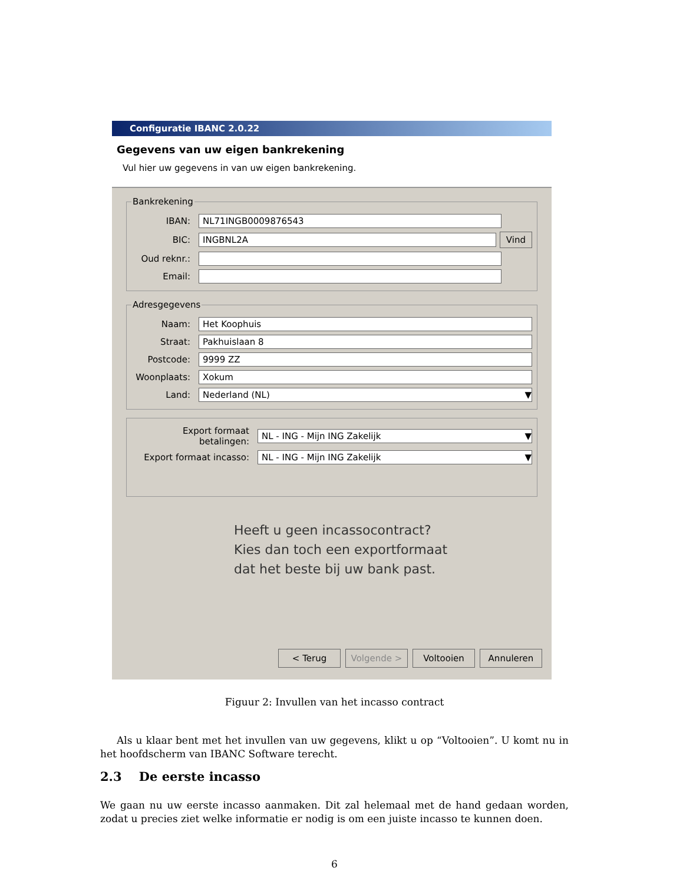Configuratie IBANC 2.0.22
Gegevens van uw eigen bankrekening
Vul hier uw gegevens in van uw eigen bankrekening.
Bankrekening
IBAN:
NL71INGB0009876543
BIC:
INGBNL2A
Vind
Oud reknr.:
Email:
Adresgegevens
Naam:
Het Koophuis
Straat:
Pakhuislaan 8
Postcode:
9999 ZZ
Woonplaats:
Xokum
Land:
Nederland (NL) ▼
Export formaat betalingen:
NL - ING - Mijn ING Zakelijk ▼
Export formaat incasso:
NL - ING - Mijn ING Zakelijk ▼
Heeft u geen incassocontract?
Kies dan toch een exportformaat
dat het beste bij uw bank past.
< Terug Volgende > Voltooien Annuleren
Figuur 2: Invullen van het incasso contract
Als u klaar bent met het invullen van uw gegevens, klikt u op “Voltooien”. U komt nu in het hoofdscherm van IBANC Software terecht.
2.3 De eerste incasso
We gaan nu uw eerste incasso aanmaken. Dit zal helemaal met de hand gedaan worden, zodat u precies ziet welke informatie er nodig is om een juiste incasso te kunnen doen.
6